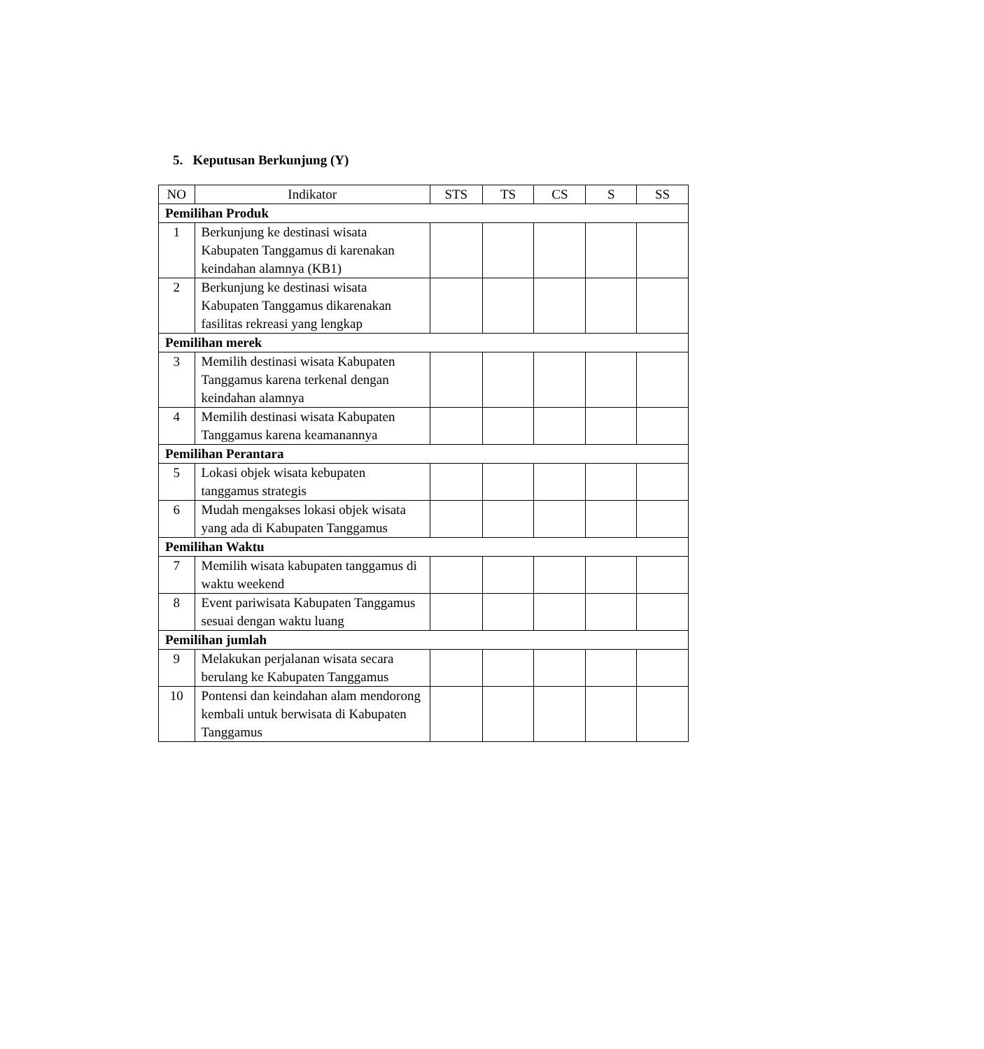5. Keputusan Berkunjung (Y)
| NO | Indikator | STS | TS | CS | S | SS |
| --- | --- | --- | --- | --- | --- | --- |
| Pemilihan Produk | | | | | | |
| 1 | Berkunjung ke destinasi wisata Kabupaten Tanggamus di karenakan keindahan alamnya (KB1) | | | | | |
| 2 | Berkunjung ke destinasi wisata Kabupaten Tanggamus dikarenakan fasilitas rekreasi yang lengkap | | | | | |
| Pemilihan merek | | | | | | |
| 3 | Memilih destinasi wisata Kabupaten Tanggamus karena terkenal dengan keindahan alamnya | | | | | |
| 4 | Memilih destinasi wisata Kabupaten Tanggamus karena keamanannya | | | | | |
| Pemilihan Perantara | | | | | | |
| 5 | Lokasi objek wisata kebupaten tanggamus strategis | | | | | |
| 6 | Mudah mengakses lokasi objek wisata yang ada di Kabupaten Tanggamus | | | | | |
| Pemilihan Waktu | | | | | | |
| 7 | Memilih wisata kabupaten tanggamus di waktu weekend | | | | | |
| 8 | Event pariwisata Kabupaten Tanggamus sesuai dengan waktu luang | | | | | |
| Pemilihan jumlah | | | | | | |
| 9 | Melakukan perjalanan wisata secara berulang ke Kabupaten Tanggamus | | | | | |
| 10 | Pontensi dan keindahan alam mendorong kembali untuk berwisata di Kabupaten Tanggamus | | | | | |